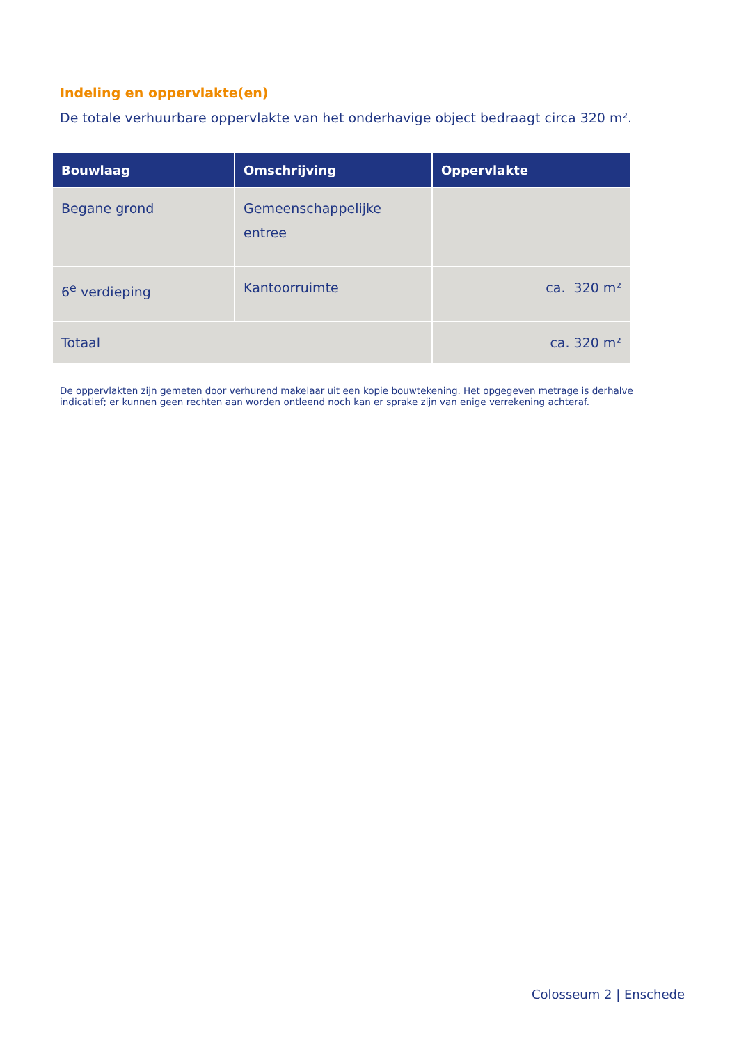Indeling en oppervlakte(en)
De totale verhuurbare oppervlakte van het onderhavige object bedraagt circa 320 m².
| Bouwlaag | Omschrijving | Oppervlakte |
| --- | --- | --- |
| Begane grond | Gemeenschappelijke entree | |
| 6<sup>e</sup> verdieping | Kantoorruimte | ca. 320 m² |
| Totaal | | ca. 320 m² |
De oppervlakten zijn gemeten door verhurend makelaar uit een kopie bouwtekening. Het opgegeven metrage is derhalve indicatief; er kunnen geen rechten aan worden ontleend noch kan er sprake zijn van enige verrekening achteraf.
Colosseum 2 | Enschede